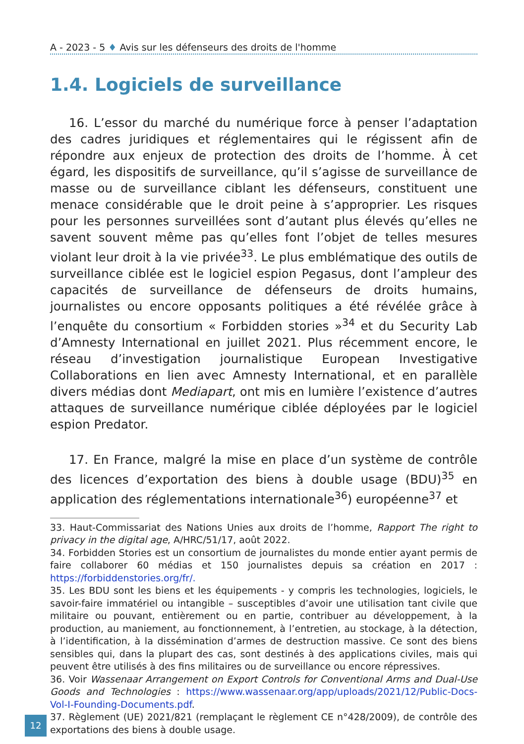A - 2023 - 5 ♦ Avis sur les défenseurs des droits de l'homme
1.4. Logiciels de surveillance
16. L’essor du marché du numérique force à penser l’adaptation des cadres juridiques et réglementaires qui le régissent afin de répondre aux enjeux de protection des droits de l’homme. À cet égard, les dispositifs de surveillance, qu’il s’agisse de surveillance de masse ou de surveillance ciblant les défenseurs, constituent une menace considérable que le droit peine à s’approprier. Les risques pour les personnes surveillées sont d’autant plus élevés qu’elles ne savent souvent même pas qu’elles font l’objet de telles mesures violant leur droit à la vie privée<sup>33</sup>. Le plus emblématique des outils de surveillance ciblée est le logiciel espion Pegasus, dont l’ampleur des capacités de surveillance de défenseurs de droits humains, journalistes ou encore opposants politiques a été révélée grâce à l’enquête du consortium « Forbidden stories »<sup>34</sup> et du Security Lab d’Amnesty International en juillet 2021. Plus récemment encore, le réseau d’investigation journalistique European Investigative Collaborations en lien avec Amnesty International, et en parallèle divers médias dont Mediapart, ont mis en lumière l’existence d’autres attaques de surveillance numérique ciblée déployées par le logiciel espion Predator.
17. En France, malgré la mise en place d’un système de contrôle des licences d’exportation des biens à double usage (BDU)<sup>35</sup> en application des réglementations internationale<sup>36</sup>) européenne<sup>37</sup> et
33. Haut-Commissariat des Nations Unies aux droits de l’homme, Rapport The right to privacy in the digital age, A/HRC/51/17, août 2022.
34. Forbidden Stories est un consortium de journalistes du monde entier ayant permis de faire collaborer 60 médias et 150 journalistes depuis sa création en 2017 : https://forbiddenstories.org/fr/.
35. Les BDU sont les biens et les équipements - y compris les technologies, logiciels, le savoir-faire immatériel ou intangible – susceptibles d’avoir une utilisation tant civile que militaire ou pouvant, entièrement ou en partie, contribuer au développement, à la production, au maniement, au fonctionnement, à l’entretien, au stockage, à la détection, à l’identification, à la dissémination d’armes de destruction massive. Ce sont des biens sensibles qui, dans la plupart des cas, sont destinés à des applications civiles, mais qui peuvent être utilisés à des fins militaires ou de surveillance ou encore répressives.
36. Voir Wassenaar Arrangement on Export Controls for Conventional Arms and Dual-Use Goods and Technologies : https://www.wassenaar.org/app/uploads/2021/12/Public-Docs-Vol-I-Founding-Documents.pdf.
37. Règlement (UE) 2021/821 (remplaçant le règlement CE n°428/2009), de contrôle des exportations des biens à double usage.
12